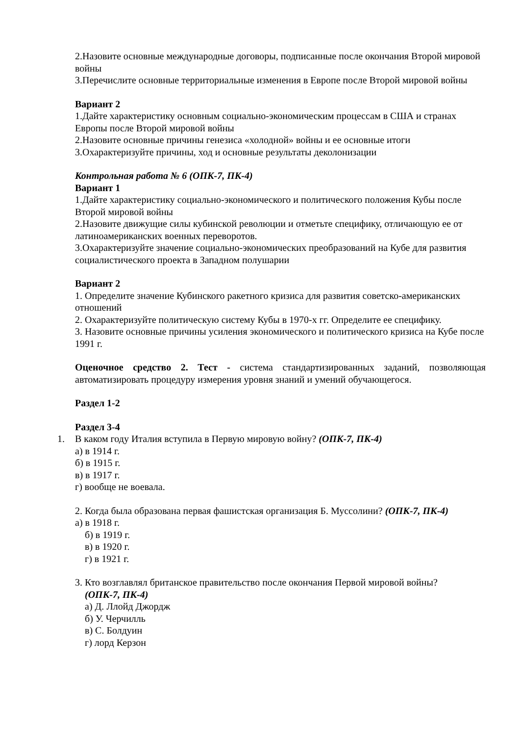2.Назовите основные международные договоры, подписанные после окончания Второй мировой войны
3.Перечислите основные территориальные изменения в Европе после Второй мировой войны
Вариант 2
1.Дайте характеристику основным социально-экономическим процессам в США и странах Европы после Второй мировой войны
2.Назовите основные причины генезиса «холодной» войны и ее основные итоги
3.Охарактеризуйте причины, ход и основные результаты деколонизации
Контрольная работа № 6 (ОПК-7, ПК-4)
Вариант 1
1.Дайте характеристику социально-экономического и политического положения Кубы после Второй мировой войны
2.Назовите движущие силы кубинской революции и отметьте специфику, отличающую ее от латиноамериканских военных переворотов.
3.Охарактеризуйте значение социально-экономических преобразований на Кубе для развития социалистического проекта в Западном полушарии
Вариант 2
1. Определите значение Кубинского ракетного кризиса для развития советско-американских отношений
2. Охарактеризуйте политическую систему Кубы в 1970-х гг. Определите ее специфику.
3. Назовите основные причины усиления экономического и политического кризиса на Кубе после 1991 г.
Оценочное средство 2. Тест - система стандартизированных заданий, позволяющая автоматизировать процедуру измерения уровня знаний и умений обучающегося.
Раздел 1-2
Раздел 3-4
1. В каком году Италия вступила в Первую мировую войну? (ОПК-7, ПК-4)
а) в 1914 г.
б) в 1915 г.
в) в 1917 г.
г) вообще не воевала.
2. Когда была образована первая фашистская организация Б. Муссолини? (ОПК-7, ПК-4)
а) в 1918 г.
б) в 1919 г.
в) в 1920 г.
г) в 1921 г.
3. Кто возглавлял британское правительство после окончания Первой мировой войны?
(ОПК-7, ПК-4)
а) Д. Ллойд Джордж
б) У. Черчилль
в) С. Болдуин
г) лорд Керзон